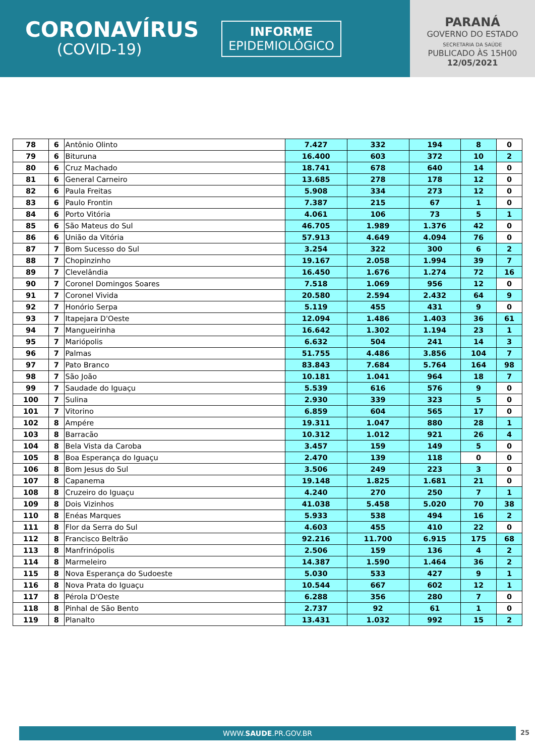CORONAVÍRUS
(COVID-19)
INFORME
EPIDEMIOLÓGICO
PARANÁ
GOVERNO DO ESTADO
SECRETARIA DA SAÚDE
PUBLICADO ÀS 15H00
12/05/2021
| 78 | 6 | Antônio Olinto | 7.427 | 332 | 194 | 8 | 0 |
| 79 | 6 | Bituruna | 16.400 | 603 | 372 | 10 | 2 |
| 80 | 6 | Cruz Machado | 18.741 | 678 | 640 | 14 | 0 |
| 81 | 6 | General Carneiro | 13.685 | 278 | 178 | 12 | 0 |
| 82 | 6 | Paula Freitas | 5.908 | 334 | 273 | 12 | 0 |
| 83 | 6 | Paulo Frontin | 7.387 | 215 | 67 | 1 | 0 |
| 84 | 6 | Porto Vitória | 4.061 | 106 | 73 | 5 | 1 |
| 85 | 6 | São Mateus do Sul | 46.705 | 1.989 | 1.376 | 42 | 0 |
| 86 | 6 | União da Vitória | 57.913 | 4.649 | 4.094 | 76 | 0 |
| 87 | 7 | Bom Sucesso do Sul | 3.254 | 322 | 300 | 6 | 2 |
| 88 | 7 | Chopinzinho | 19.167 | 2.058 | 1.994 | 39 | 7 |
| 89 | 7 | Clevelândia | 16.450 | 1.676 | 1.274 | 72 | 16 |
| 90 | 7 | Coronel Domingos Soares | 7.518 | 1.069 | 956 | 12 | 0 |
| 91 | 7 | Coronel Vivida | 20.580 | 2.594 | 2.432 | 64 | 9 |
| 92 | 7 | Honório Serpa | 5.119 | 455 | 431 | 9 | 0 |
| 93 | 7 | Itapejara D'Oeste | 12.094 | 1.486 | 1.403 | 36 | 61 |
| 94 | 7 | Mangueirinha | 16.642 | 1.302 | 1.194 | 23 | 1 |
| 95 | 7 | Mariópolis | 6.632 | 504 | 241 | 14 | 3 |
| 96 | 7 | Palmas | 51.755 | 4.486 | 3.856 | 104 | 7 |
| 97 | 7 | Pato Branco | 83.843 | 7.684 | 5.764 | 164 | 98 |
| 98 | 7 | São João | 10.181 | 1.041 | 964 | 18 | 7 |
| 99 | 7 | Saudade do Iguaçu | 5.539 | 616 | 576 | 9 | 0 |
| 100 | 7 | Sulina | 2.930 | 339 | 323 | 5 | 0 |
| 101 | 7 | Vitorino | 6.859 | 604 | 565 | 17 | 0 |
| 102 | 8 | Ampére | 19.311 | 1.047 | 880 | 28 | 1 |
| 103 | 8 | Barracão | 10.312 | 1.012 | 921 | 26 | 4 |
| 104 | 8 | Bela Vista da Caroba | 3.457 | 159 | 149 | 5 | 0 |
| 105 | 8 | Boa Esperança do Iguaçu | 2.470 | 139 | 118 | 0 | 0 |
| 106 | 8 | Bom Jesus do Sul | 3.506 | 249 | 223 | 3 | 0 |
| 107 | 8 | Capanema | 19.148 | 1.825 | 1.681 | 21 | 0 |
| 108 | 8 | Cruzeiro do Iguaçu | 4.240 | 270 | 250 | 7 | 1 |
| 109 | 8 | Dois Vizinhos | 41.038 | 5.458 | 5.020 | 70 | 38 |
| 110 | 8 | Enéas Marques | 5.933 | 538 | 494 | 16 | 2 |
| 111 | 8 | Flor da Serra do Sul | 4.603 | 455 | 410 | 22 | 0 |
| 112 | 8 | Francisco Beltrão | 92.216 | 11.700 | 6.915 | 175 | 68 |
| 113 | 8 | Manfrinópolis | 2.506 | 159 | 136 | 4 | 2 |
| 114 | 8 | Marmeleiro | 14.387 | 1.590 | 1.464 | 36 | 2 |
| 115 | 8 | Nova Esperança do Sudoeste | 5.030 | 533 | 427 | 9 | 1 |
| 116 | 8 | Nova Prata do Iguaçu | 10.544 | 667 | 602 | 12 | 1 |
| 117 | 8 | Pérola D'Oeste | 6.288 | 356 | 280 | 7 | 0 |
| 118 | 8 | Pinhal de São Bento | 2.737 | 92 | 61 | 1 | 0 |
| 119 | 8 | Planalto | 13.431 | 1.032 | 992 | 15 | 2 |
WWW.SAUDE.PR.GOV.BR 25